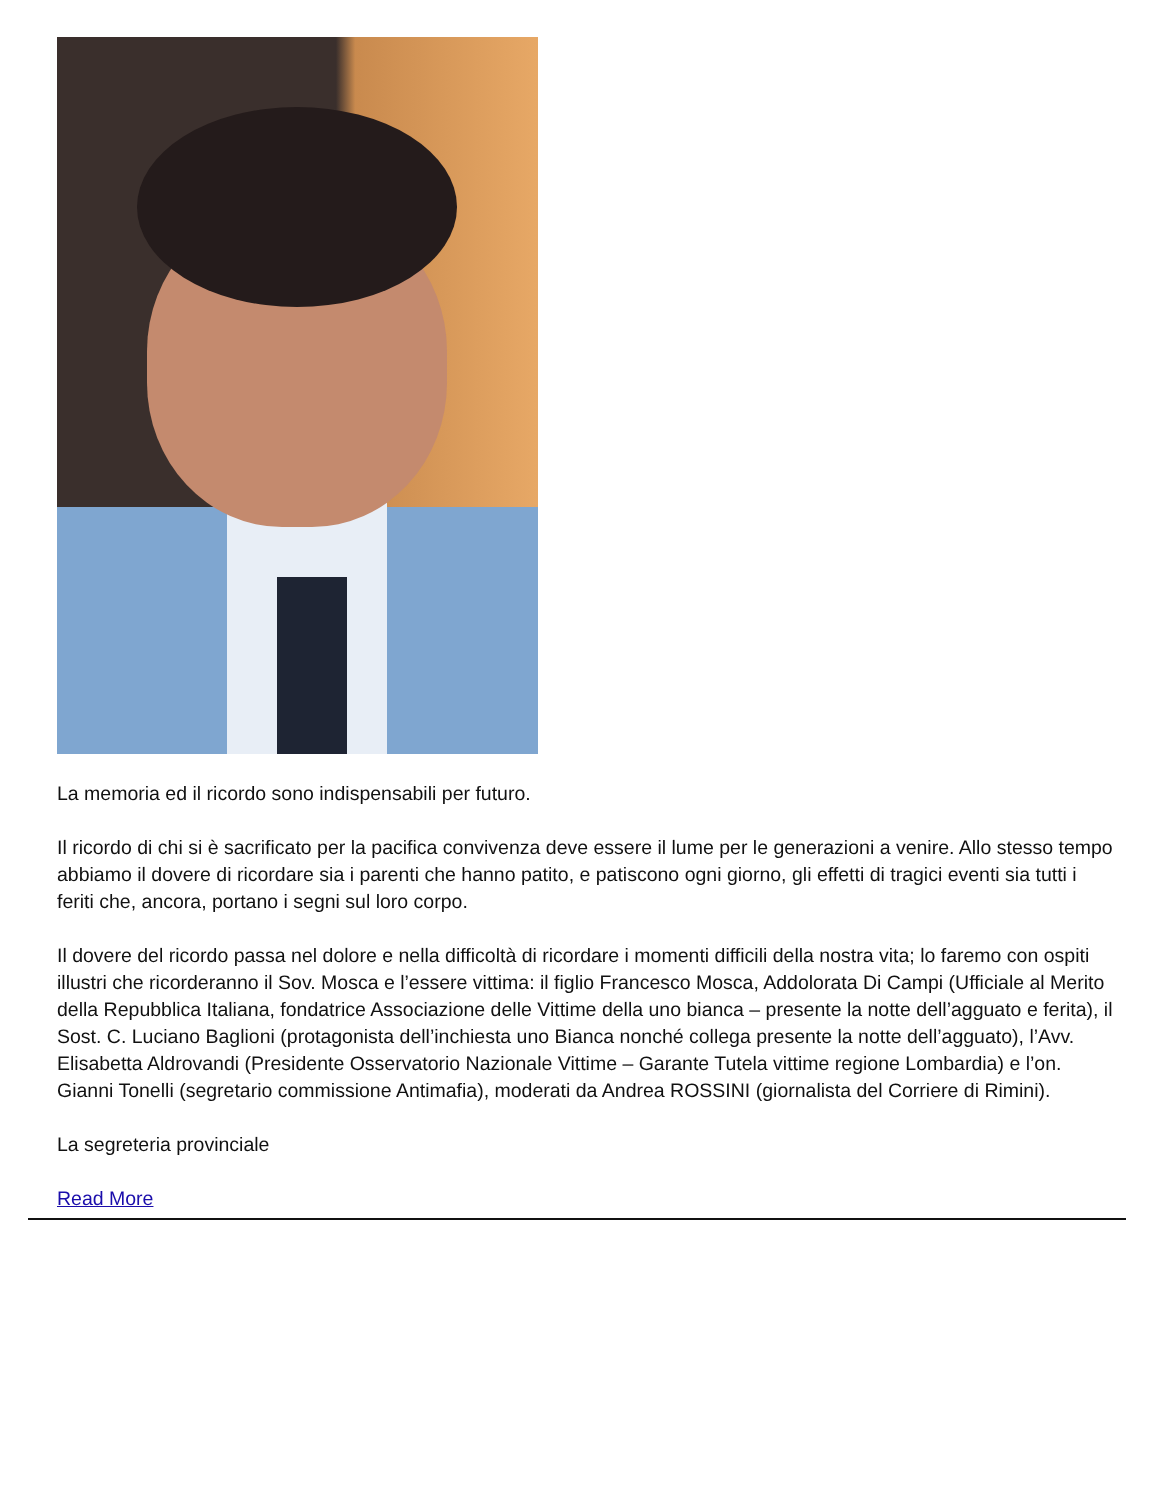La memoria ed il ricordo sono indispensabili per futuro.
Il ricordo di chi si è sacrificato per la pacifica convivenza deve essere il lume per le generazioni a venire. Allo stesso tempo abbiamo il dovere di ricordare sia i parenti che hanno patito, e patiscono ogni giorno, gli effetti di tragici eventi sia tutti i feriti che, ancora, portano i segni sul loro corpo.
Il dovere del ricordo passa nel dolore e nella difficoltà di ricordare i momenti difficili della nostra vita; lo faremo con ospiti illustri che ricorderanno il Sov. Mosca e l’essere vittima: il figlio Francesco Mosca, Addolorata Di Campi (Ufficiale al Merito della Repubblica Italiana, fondatrice Associazione delle Vittime della uno bianca – presente la notte dell’agguato e ferita), il Sost. C. Luciano Baglioni (protagonista dell’inchiesta uno Bianca nonché collega presente la notte dell’agguato), l’Avv. Elisabetta Aldrovandi (Presidente Osservatorio Nazionale Vittime – Garante Tutela vittime regione Lombardia) e l’on. Gianni Tonelli (segretario commissione Antimafia), moderati da Andrea ROSSINI (giornalista del Corriere di Rimini).
La segreteria provinciale
Read More